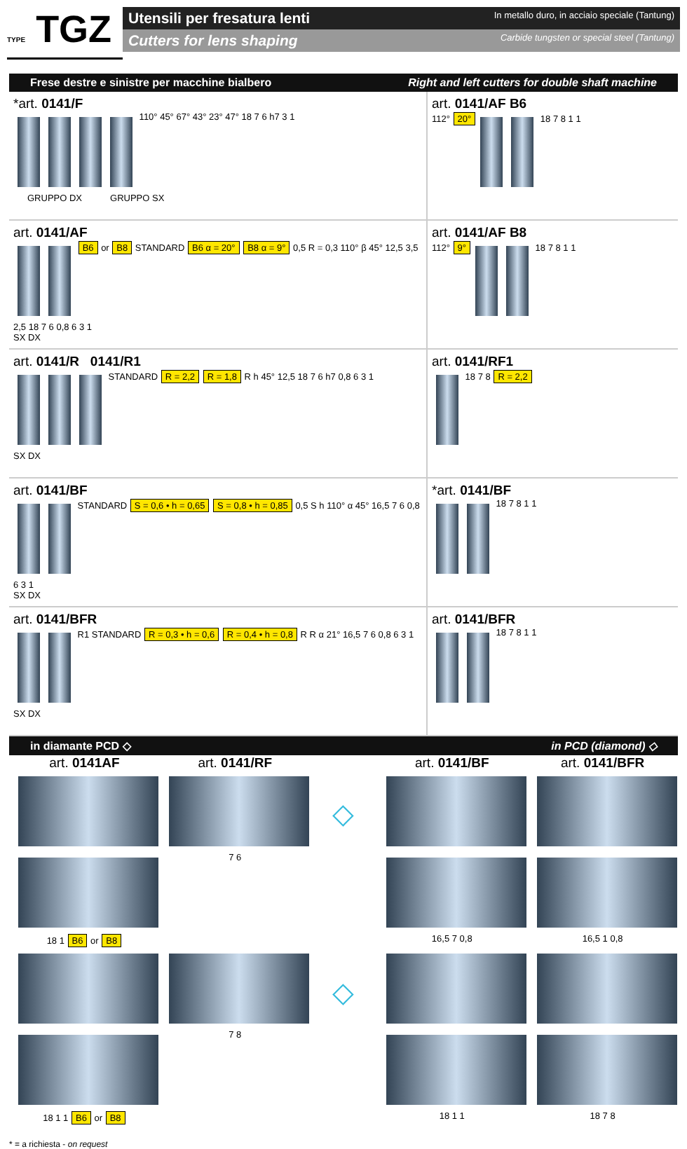TYPE TGZ
Utensili per fresatura lenti In metallo duro, in acciaio speciale (Tantung)
Cutters for lens shaping Carbide tungsten or special steel (Tantung)
Frese destre e sinistre per macchine bialbero Right and left cutters for double shaft machine
*art. 0141/F
110° 45° 67° 43° 23° 47° 18 7 6 h7 3 1
GRUPPO DX GRUPPO SX
art. 0141/AF B6
112° 20°
18 7 8 1 1
art. 0141/AF
B6 or B8 STANDARD B6 α = 20° B8 α = 9° 0,5 R = 0,3 110° β 45° 12,5 3,5 2,5 18 7 6 0,8 6 3 1
SX DX
art. 0141/AF B8
112° 9°
18 7 8 1 1
art. 0141/R 0141/R1
STANDARD R = 2,2 R = 1,8 R h 45° 12,5 18 7 6 h7 0,8 6 3 1
SX DX
art. 0141/RF1
18 7 8 R = 2,2
art. 0141/BF
STANDARD S = 0,6 • h = 0,65 S = 0,8 • h = 0,85 0,5 S h 110° α 45° 16,5 7 6 0,8 6 3 1
SX DX
*art. 0141/BF
18 7 8 1 1
art. 0141/BFR
R1 STANDARD R = 0,3 • h = 0,6 R = 0,4 • h = 0,8 R R α 21° 16,5 7 6 0,8 6 3 1
SX DX
art. 0141/BFR
18 7 8 1 1
in diamante PCD ◇ in PCD (diamond) ◇
art. 0141AF
18 1 B6 or B8
art. 0141/RF
7 6
◇
art. 0141/BF
16,5 7 0,8
art. 0141/BFR
16,5 1 0,8
18 1 1 B6 or B8
7 8
◇
18 1 1
18 7 8
* = a richiesta - on request